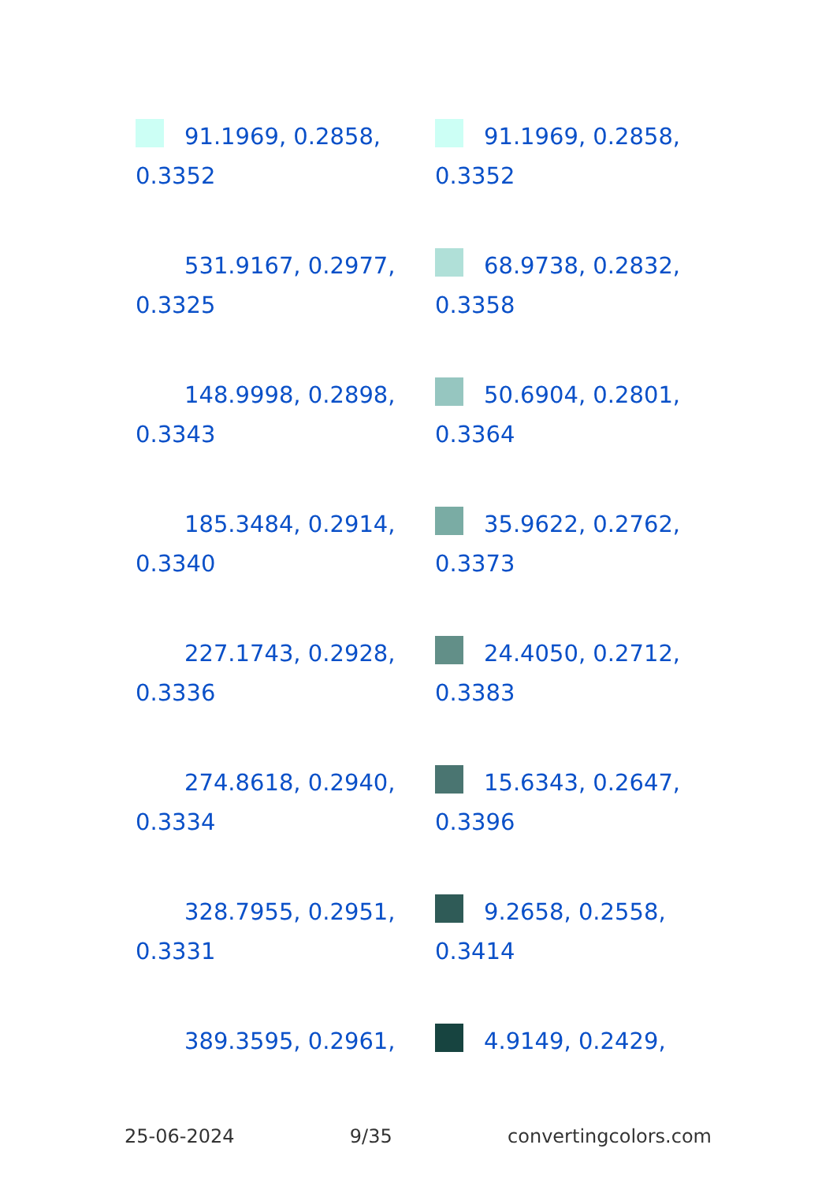91.1969, 0.2858,
0.3352
91.1969, 0.2858,
0.3352
531.9167, 0.2977,
0.3325
68.9738, 0.2832,
0.3358
148.9998, 0.2898,
0.3343
50.6904, 0.2801,
0.3364
185.3484, 0.2914,
0.3340
35.9622, 0.2762,
0.3373
227.1743, 0.2928,
0.3336
24.4050, 0.2712,
0.3383
274.8618, 0.2940,
0.3334
15.6343, 0.2647,
0.3396
328.7955, 0.2951,
0.3331
9.2658, 0.2558,
0.3414
389.3595, 0.2961, 4.9149, 0.2429,
25-06-2024 9/35 convertingcolors.com